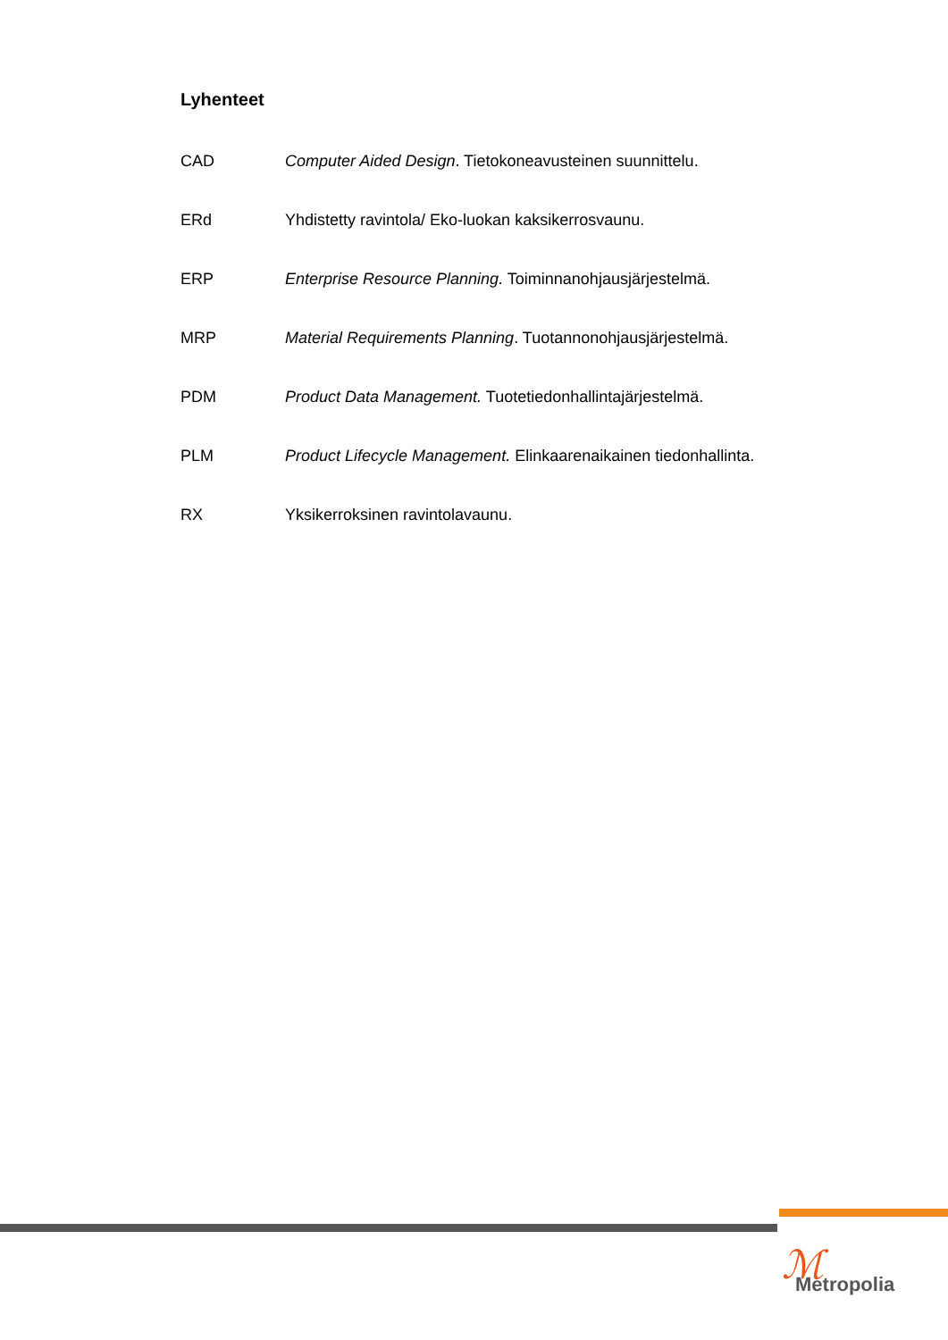Lyhenteet
CAD Computer Aided Design. Tietokoneavusteinen suunnittelu.
ERd Yhdistetty ravintola/ Eko-luokan kaksikerrosvaunu.
ERP Enterprise Resource Planning. Toiminnanohjausjärjestelmä.
MRP Material Requirements Planning. Tuotannonohjausjärjestelmä.
PDM Product Data Management. Tuotetiedonhallintajärjestelmä.
PLM Product Lifecycle Management. Elinkaarenaikainen tiedonhallinta.
RX Yksikerroksinen ravintolavaunu.
ℳ Metropolia